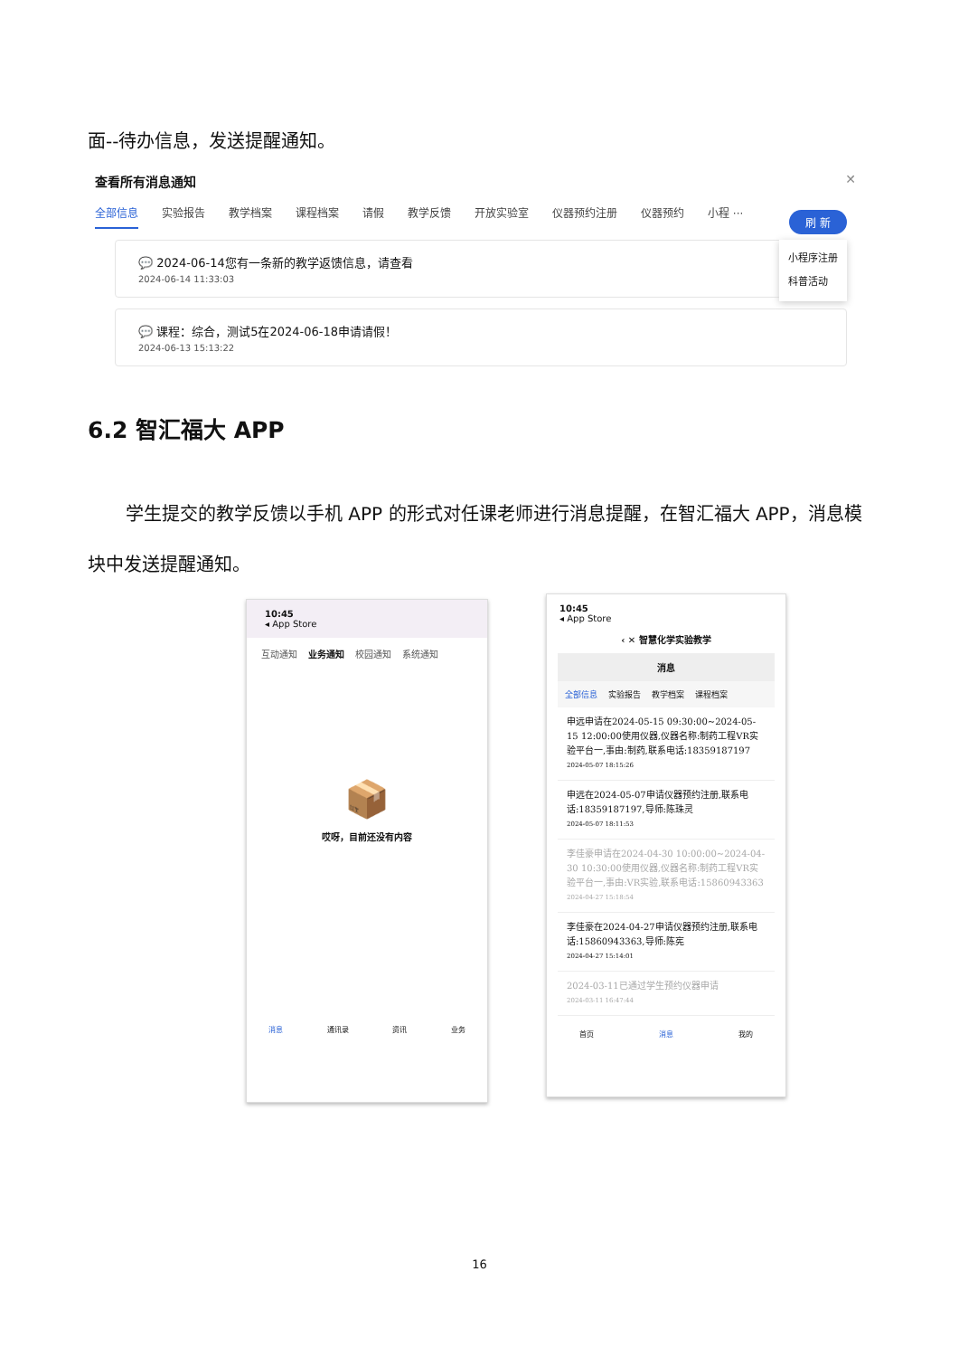面--待办信息，发送提醒通知。
查看所有消息通知 ✕
全部信息 实验报告 教学档案 课程档案 请假 教学反馈 开放实验室 仪器预约注册 仪器预约 小程 ···
刷 新
💬 2024-06-14您有一条新的教学返馈信息，请查看
2024-06-14 11:33:03
💬 课程：综合，测试5在2024-06-18申请请假！
2024-06-13 15:13:22
小程序注册
科普活动
6.2 智汇福大 APP
学生提交的教学反馈以手机 APP 的形式对任课老师进行消息提醒，在智汇福大 APP，消息模块中发送提醒通知。
10:45
◂ App Store
互动通知 业务通知 校园通知 系统通知
📦
哎呀，目前还没有内容
消息 通讯录 资讯 业务
10:45
◂ App Store
‹ ✕ 智慧化学实验教学
消息
全部信息 实验报告 教学档案 课程档案
申远申请在2024-05-15 09:30:00~2024-05-15 12:00:00使用仪器,仪器名称:制药工程VR实验平台一,事由:制药,联系电话:18359187197
2024-05-07 18:15:26
申远在2024-05-07申请仪器预约注册,联系电话:18359187197,导师:陈珠灵
2024-05-07 18:11:53
李佳豪申请在2024-04-30 10:00:00~2024-04-30 10:30:00使用仪器,仪器名称:制药工程VR实验平台一,事由:VR实验,联系电话:15860943363
2024-04-27 15:18:54
李佳豪在2024-04-27申请仪器预约注册,联系电话:15860943363,导师:陈宪
2024-04-27 15:14:01
2024-03-11已通过学生预约仪器申请
2024-03-11 16:47:44
首页 消息 我的
16